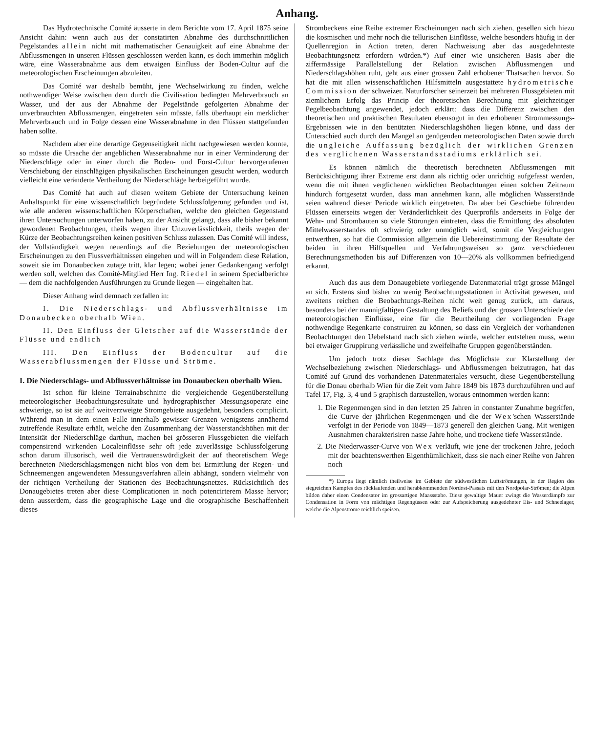Anhang.
Das Hydrotechnische Comité äusserte in dem Berichte vom 17. April 1875 seine Ansicht dahin: wenn auch aus der constatirten Abnahme des durchschnittlichen Pegelstandes allein nicht mit mathematischer Genauigkeit auf eine Abnahme der Abflussmengen in unseren Flüssen geschlossen werden kann, es doch immerhin möglich wäre, eine Wasserabnahme aus dem etwaigen Einfluss der Boden-Cultur auf die meteorologischen Erscheinungen abzuleiten.
Das Comité war deshalb bemüht, jene Wechselwirkung zu finden, welche nothwendiger Weise zwischen dem durch die Civilisation bedingten Mehrverbrauch an Wasser, und der aus der Abnahme der Pegelstände gefolgerten Abnahme der unverbrauchten Abflussmengen, eingetreten sein müsste, falls überhaupt ein merklicher Mehrverbrauch und in Folge dessen eine Wasserabnahme in den Flüssen stattgefunden haben sollte.
Nachdem aber eine derartige Gegenseitigkeit nicht nachgewiesen werden konnte, so müsste die Ursache der angeblichen Wasserabnahme nur in einer Verminderung der Niederschläge oder in einer durch die Boden- und Forst-Cultur hervorgerufenen Verschiebung der einschlägigen physikalischen Erscheinungen gesucht werden, wodurch vielleicht eine veränderte Vertheilung der Niederschläge herbeigeführt wurde.
Das Comité hat auch auf diesen weitem Gebiete der Untersuchung keinen Anhaltspunkt für eine wissenschaftlich begründete Schlussfolgerung gefunden und ist, wie alle anderen wissenschaftlichen Körperschaften, welche den gleichen Gegenstand ihren Untersuchungen unterworfen haben, zu der Ansicht gelangt, dass alle bisher bekannt gewordenen Beobachtungen, theils wegen ihrer Unzuverlässlichkeit, theils wegen der Kürze der Beobachtungsreihen keinen positiven Schluss zulassen. Das Comité will indess, der Vollständigkeit wegen neuerdings auf die Beziehungen der meteorologischen Erscheinungen zu den Flussverhältnissen eingehen und will in Folgendem diese Relation, soweit sie im Donaubecken zutage tritt, klar legen; wobei jener Gedankengang verfolgt werden soll, welchen das Comité-Mitglied Herr Ing. Riedel in seinem Specialberichte — dem die nachfolgenden Ausführungen zu Grunde liegen — eingehalten hat.
Dieser Anhang wird demnach zerfallen in:
I. Die Niederschlags- und Abflussverhältnisse im Donaubecken oberhalb Wien.
II. Den Einfluss der Gletscher auf die Wasserstände der Flüsse und endlich
III. Den Einfluss der Bodencultur auf die Wasserabflussmengen der Flüsse und Ströme.
I. Die Niederschlags- und Abflussverhältnisse im Donaubecken oberhalb Wien.
Ist schon für kleine Terrainabschnitte die vergleichende Gegenüberstellung meteorologischer Beobachtungsresultate und hydrographischer Messungsoperate eine schwierige, so ist sie auf weitverzweigte Stromgebiete ausgedehnt, besonders complicirt. Während man in dem einen Falle innerhalb gewisser Grenzen wenigstens annähernd zutreffende Resultate erhält, welche den Zusammenhang der Wasserstandshöhen mit der Intensität der Niederschläge darthun, machen bei grösseren Flussgebieten die vielfach compensirend wirkenden Localeinflüsse sehr oft jede zuverlässige Schlussfolgerung schon darum illusorisch, weil die Vertrauenswürdigkeit der auf theoretischem Wege berechneten Niederschlagsmengen nicht blos von dem bei Ermittlung der Regen- und Schneemengen angewendeten Messungsverfahren allein abhängt, sondern vielmehr von der richtigen Vertheilung der Stationen des Beobachtungsnetzes. Rücksichtlich des Donaugebietes treten aber diese Complicationen in noch potencirterem Masse hervor; denn ausserdem, dass die geographische Lage und die orographische Beschaffenheit dieses
Strombeckens eine Reihe extremer Erscheinungen nach sich ziehen, gesellen sich hiezu die kosmischen und mehr noch die tellurischen Einflüsse, welche besonders häufig in der Quellenregion in Action treten, deren Nachweisung aber das ausgedehnteste Beobachtungsnetz erfordern würden.*) Auf einer wie unsicheren Basis aber die ziffermässige Parallelstellung der Relation zwischen Abflussmengen und Niederschlagshöhen ruht, geht aus einer grossen Zahl erhobener Thatsachen hervor. So hat die mit allen wissenschaftlichen Hilfsmitteln ausgestattete hydrometrische Commission der schweizer. Naturforscher seinerzeit bei mehreren Flussgebieten mit ziemlichem Erfolg das Princip der theoretischen Berechnung mit gleichzeitiger Pegelbeobachtung angewendet, jedoch erklärt: dass die Differenz zwischen den theoretischen und praktischen Resultaten ebensogut in den erhobenen Strommessungs-Ergebnissen wie in den benützten Niederschlagshöhen liegen könne, und dass der Unterschied auch durch den Mangel an genügenden meteorologischen Daten sowie durch die ungleiche Auffassung bezüglich der wirklichen Grenzen des verglichenen Wasserstandsstadiums erklärlich sei.
Es können nämlich die theoretisch berechneten Abflussmengen mit Berücksichtigung ihrer Extreme erst dann als richtig oder unrichtig aufgefasst werden, wenn die mit ihnen verglichenen wirklichen Beobachtungen einen solchen Zeitraum hindurch fortgesetzt wurden, dass man annehmen kann, alle möglichen Wasserstände seien während dieser Periode wirklich eingetreten. Da aber bei Geschiebe führenden Flüssen einerseits wegen der Veränderlichkeit des Querprofils anderseits in Folge der Wehr- und Strombauten so viele Störungen eintreten, dass die Ermittlung des absoluten Mittelwasserstandes oft schwierig oder unmöglich wird, somit die Vergleichungen entwerthen, so hat die Commission allgemein die Uebereinstimmung der Resultate der beiden in ihren Hilfsquellen und Verfahrungsweisen so ganz verschiedenen Berechnungsmethoden bis auf Differenzen von 10—20% als vollkommen befriedigend erkannt.
Auch das aus dem Donaugebiete vorliegende Datenmaterial trägt grosse Mängel an sich. Erstens sind bisher zu wenig Beobachtungsstationen in Activität gewesen, und zweitens reichen die Beobachtungs-Reihen nicht weit genug zurück, um daraus, besonders bei der mannigfaltigen Gestaltung des Reliefs und der grossen Unterschiede der meteorologischen Einflüsse, eine für die Beurtheilung der vorliegenden Frage nothwendige Regenkarte construiren zu können, so dass ein Vergleich der vorhandenen Beobachtungen den Uebelstand nach sich ziehen würde, welcher entstehen muss, wenn bei etwaiger Gruppirung verlässliche und zweifelhafte Gruppen gegenüberständen.
Um jedoch trotz dieser Sachlage das Möglichste zur Klarstellung der Wechselbeziehung zwischen Niederschlags- und Abflussmengen beizutragen, hat das Comité auf Grund des vorhandenen Datenmateriales versucht, diese Gegenüberstellung für die Donau oberhalb Wien für die Zeit vom Jahre 1849 bis 1873 durchzuführen und auf Tafel 17, Fig. 3, 4 und 5 graphisch darzustellen, woraus entnommen werden kann:
1. Die Regenmengen sind in den letzten 25 Jahren in constanter Zunahme begriffen, die Curve der jährlichen Regenmengen und die der Wex'schen Wasserstände verfolgt in der Periode von 1849—1873 generell den gleichen Gang. Mit wenigen Ausnahmen charakterisiren nasse Jahre hohe, und trockene tiefe Wasserstände.
2. Die Niederwasser-Curve von Wex verläuft, wie jene der trockenen Jahre, jedoch mit der beachtenswerthen Eigenthümlichkeit, dass sie nach einer Reihe von Jahren noch
*) Europa liegt nämlich theilweise im Gebiete der südwestlichen Luftströmungen, in der Region des siegreichen Kampfes des rücklaufenden und herabkommenden Nordost-Passats mit den Nordpolar-Strömen; die Alpen bilden daher einen Condensator im grossartigen Maassstabe. Diese gewaltige Mauer zwingt die Wasserdämpfe zur Condensation in Form von mächtigen Regengüssen oder zur Aufspeicherung ausgedehnter Eis- und Schneelager, welche die Alpenströme reichlich speisen.